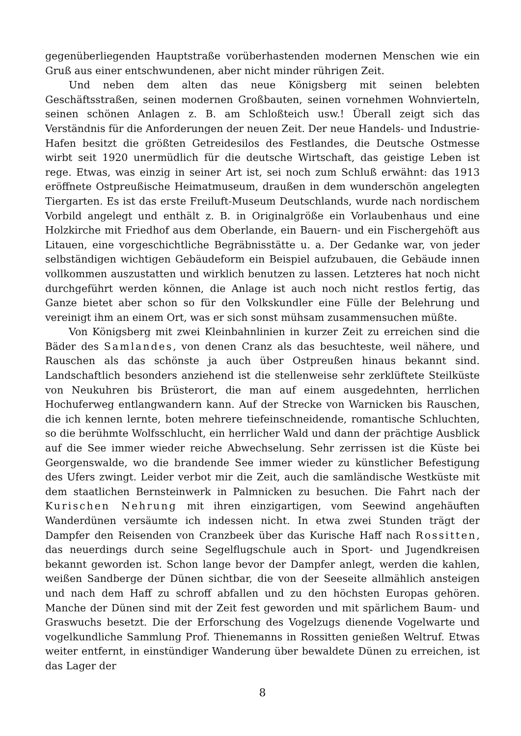gegenüberliegenden Hauptstraße vorüberhastenden modernen Menschen wie ein Gruß aus einer entschwundenen, aber nicht minder rührigen Zeit.
Und neben dem alten das neue Königsberg mit seinen belebten Geschäftsstraßen, seinen modernen Großbauten, seinen vornehmen Wohnvierteln, seinen schönen Anlagen z. B. am Schloßteich usw.! Überall zeigt sich das Verständnis für die Anforderungen der neuen Zeit. Der neue Handels- und Industrie-Hafen besitzt die größten Getreidesilos des Festlandes, die Deutsche Ostmesse wirbt seit 1920 unermüdlich für die deutsche Wirtschaft, das geistige Leben ist rege. Etwas, was einzig in seiner Art ist, sei noch zum Schluß erwähnt: das 1913 eröffnete Ostpreußische Heimatmuseum, draußen in dem wunderschön angelegten Tiergarten. Es ist das erste Freiluft-Museum Deutschlands, wurde nach nordischem Vorbild angelegt und enthält z. B. in Originalgröße ein Vorlaubenhaus und eine Holzkirche mit Friedhof aus dem Oberlande, ein Bauern- und ein Fischergehöft aus Litauen, eine vorgeschichtliche Begräbnisstätte u. a. Der Gedanke war, von jeder selbständigen wichtigen Gebäudeform ein Beispiel aufzubauen, die Gebäude innen vollkommen auszustatten und wirklich benutzen zu lassen. Letzteres hat noch nicht durchgeführt werden können, die Anlage ist auch noch nicht restlos fertig, das Ganze bietet aber schon so für den Volkskundler eine Fülle der Belehrung und vereinigt ihm an einem Ort, was er sich sonst mühsam zusammensuchen müßte.
Von Königsberg mit zwei Kleinbahnlinien in kurzer Zeit zu erreichen sind die Bäder des Samlandes, von denen Cranz als das besuchteste, weil nähere, und Rauschen als das schönste ja auch über Ostpreußen hinaus bekannt sind. Landschaftlich besonders anziehend ist die stellenweise sehr zerklüftete Steilküste von Neukuhren bis Brüsterort, die man auf einem ausgedehnten, herrlichen Hochuferweg entlangwandern kann. Auf der Strecke von Warnicken bis Rauschen, die ich kennen lernte, boten mehrere tiefeinschneidende, romantische Schluchten, so die berühmte Wolfsschlucht, ein herrlicher Wald und dann der prächtige Ausblick auf die See immer wieder reiche Abwechselung. Sehr zerrissen ist die Küste bei Georgenswalde, wo die brandende See immer wieder zu künstlicher Befestigung des Ufers zwingt. Leider verbot mir die Zeit, auch die samländische Westküste mit dem staatlichen Bernsteinwerk in Palmnicken zu besuchen. Die Fahrt nach der Kurischen Nehrung mit ihren einzigartigen, vom Seewind angehäuften Wanderdünen versäumte ich indessen nicht. In etwa zwei Stunden trägt der Dampfer den Reisenden von Cranzbeek über das Kurische Haff nach Rossitten, das neuerdings durch seine Segelflugschule auch in Sport- und Jugendkreisen bekannt geworden ist. Schon lange bevor der Dampfer anlegt, werden die kahlen, weißen Sandberge der Dünen sichtbar, die von der Seeseite allmählich ansteigen und nach dem Haff zu schroff abfallen und zu den höchsten Europas gehören. Manche der Dünen sind mit der Zeit fest geworden und mit spärlichem Baum- und Graswuchs besetzt. Die der Erforschung des Vogelzugs dienende Vogelwarte und vogelkundliche Sammlung Prof. Thienemanns in Rossitten genießen Weltruf. Etwas weiter entfernt, in einstündiger Wanderung über bewaldete Dünen zu erreichen, ist das Lager der
8